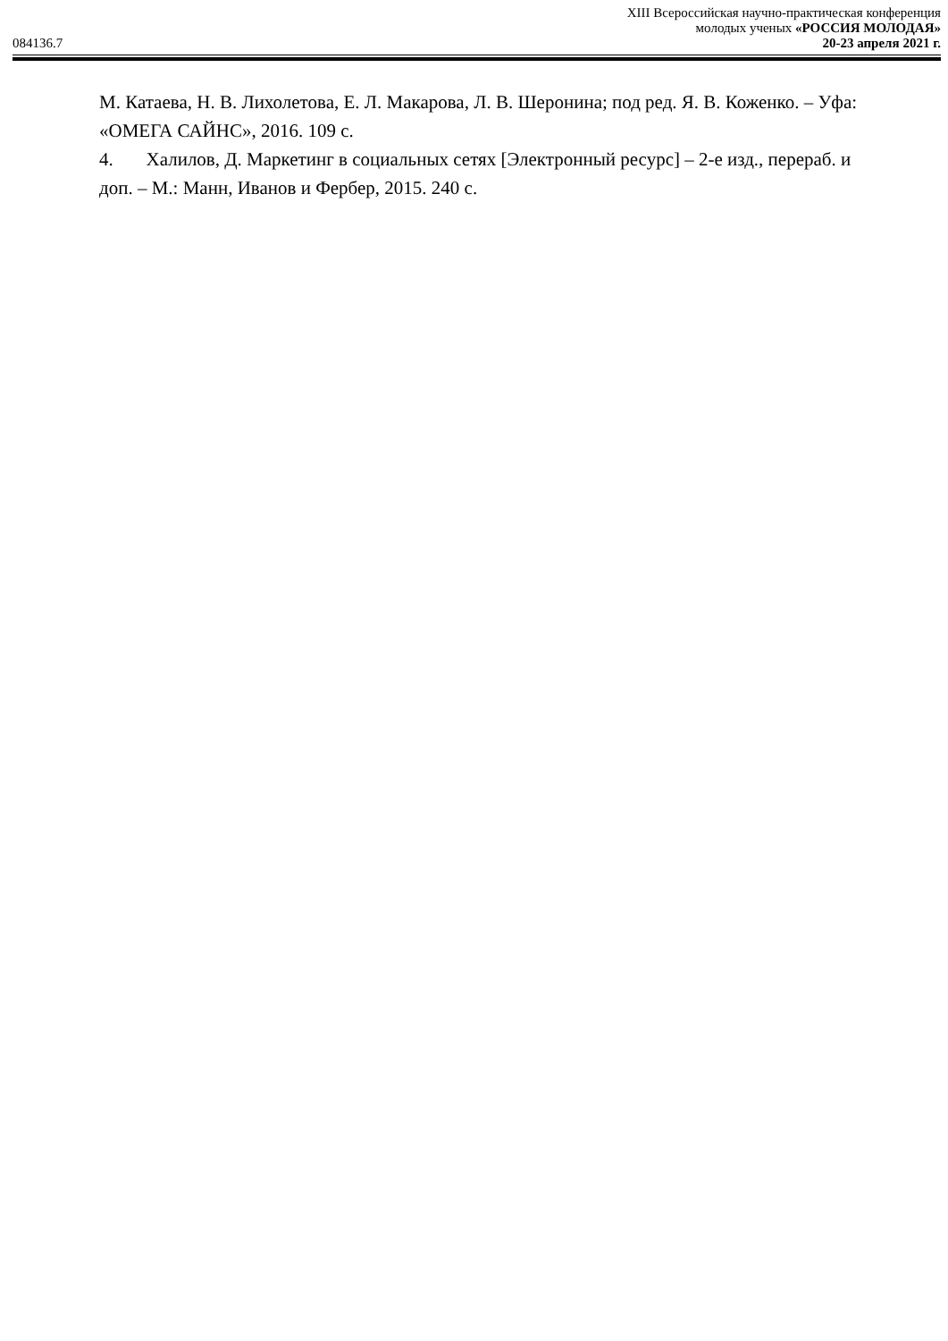XIII Всероссийская научно-практическая конференция
молодых ученых «РОССИЯ МОЛОДАЯ»
084136.7 20-23 апреля 2021 г.
М. Катаева, Н. В. Лихолетова, Е. Л. Макарова, Л. В. Шеронина; под ред. Я. В. Коженко. – Уфа: «ОМЕГА САЙНС», 2016. 109 с.
4. Халилов, Д. Маркетинг в социальных сетях [Электронный ресурс] – 2-е изд., перераб. и доп. – М.: Манн, Иванов и Фербер, 2015. 240 с.